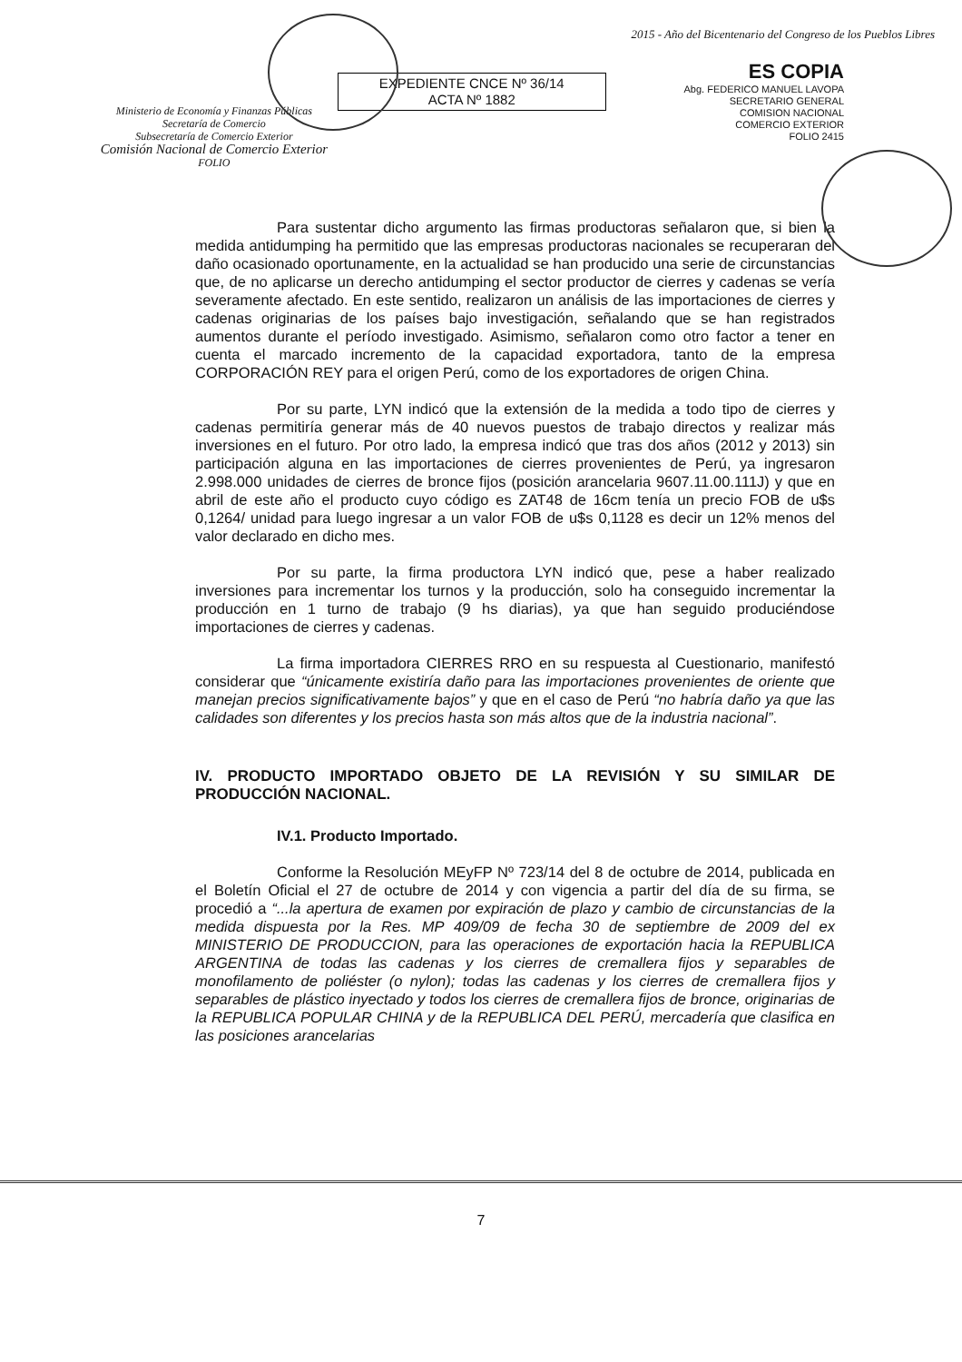Ministerio de Economía y Finanzas Públicas
Secretaría de Comercio
Subsecretaría de Comercio Exterior
Comisión Nacional de Comercio Exterior
FOLIO
EXPEDIENTE CNCE Nº 36/14
ACTA Nº 1882
2015 - Año del Bicentenario del Congreso de los Pueblos Libres
ES COPIA
Abg. FEDERICO MANUEL LAVOPA
SECRETARIO GENERAL
COMISION NACIONAL
COMERCIO EXTERIOR
FOLIO 2415
Para sustentar dicho argumento las firmas productoras señalaron que, si bien la medida antidumping ha permitido que las empresas productoras nacionales se recuperaran del daño ocasionado oportunamente, en la actualidad se han producido una serie de circunstancias que, de no aplicarse un derecho antidumping el sector productor de cierres y cadenas se vería severamente afectado. En este sentido, realizaron un análisis de las importaciones de cierres y cadenas originarias de los países bajo investigación, señalando que se han registrados aumentos durante el período investigado. Asimismo, señalaron como otro factor a tener en cuenta el marcado incremento de la capacidad exportadora, tanto de la empresa CORPORACIÓN REY para el origen Perú, como de los exportadores de origen China.
Por su parte, LYN indicó que la extensión de la medida a todo tipo de cierres y cadenas permitiría generar más de 40 nuevos puestos de trabajo directos y realizar más inversiones en el futuro. Por otro lado, la empresa indicó que tras dos años (2012 y 2013) sin participación alguna en las importaciones de cierres provenientes de Perú, ya ingresaron 2.998.000 unidades de cierres de bronce fijos (posición arancelaria 9607.11.00.111J) y que en abril de este año el producto cuyo código es ZAT48 de 16cm tenía un precio FOB de u$s 0,1264/ unidad para luego ingresar a un valor FOB de u$s 0,1128 es decir un 12% menos del valor declarado en dicho mes.
Por su parte, la firma productora LYN indicó que, pese a haber realizado inversiones para incrementar los turnos y la producción, solo ha conseguido incrementar la producción en 1 turno de trabajo (9 hs diarias), ya que han seguido produciéndose importaciones de cierres y cadenas.
La firma importadora CIERRES RRO en su respuesta al Cuestionario, manifestó considerar que “únicamente existiría daño para las importaciones provenientes de oriente que manejan precios significativamente bajos” y que en el caso de Perú “no habría daño ya que las calidades son diferentes y los precios hasta son más altos que de la industria nacional”.
IV. PRODUCTO IMPORTADO OBJETO DE LA REVISIÓN Y SU SIMILAR DE PRODUCCIÓN NACIONAL.
IV.1. Producto Importado.
Conforme la Resolución MEyFP Nº 723/14 del 8 de octubre de 2014, publicada en el Boletín Oficial el 27 de octubre de 2014 y con vigencia a partir del día de su firma, se procedió a “...la apertura de examen por expiración de plazo y cambio de circunstancias de la medida dispuesta por la Res. MP 409/09 de fecha 30 de septiembre de 2009 del ex MINISTERIO DE PRODUCCION, para las operaciones de exportación hacia la REPUBLICA ARGENTINA de todas las cadenas y los cierres de cremallera fijos y separables de monofilamento de poliéster (o nylon); todas las cadenas y los cierres de cremallera fijos y separables de plástico inyectado y todos los cierres de cremallera fijos de bronce, originarias de la REPUBLICA POPULAR CHINA y de la REPUBLICA DEL PERÚ, mercadería que clasifica en las posiciones arancelarias
7